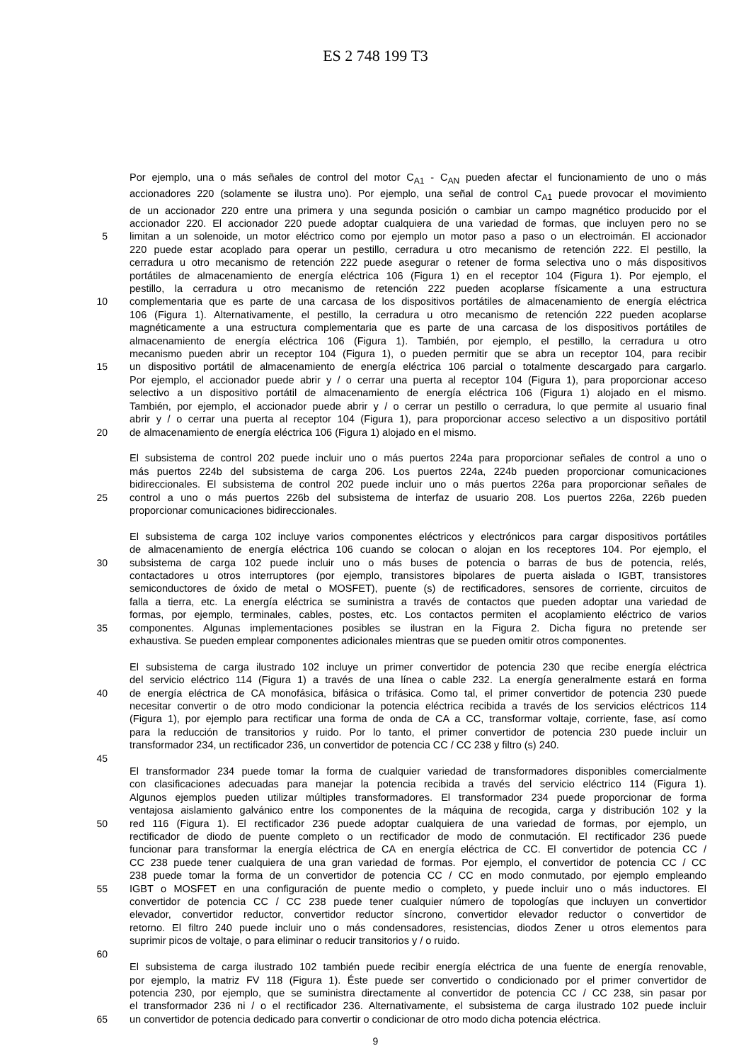ES 2 748 199 T3
Por ejemplo, una o más señales de control del motor C<sub>A1</sub> - C<sub>AN</sub> pueden afectar el funcionamiento de uno o más
accionadores 220 (solamente se ilustra uno). Por ejemplo, una señal de control C<sub>A1</sub> puede provocar el movimiento
de un accionador 220 entre una primera y una segunda posición o cambiar un campo magnético producido por el
accionador 220. El accionador 220 puede adoptar cualquiera de una variedad de formas, que incluyen pero no se
5 limitan a un solenoide, un motor eléctrico como por ejemplo un motor paso a paso o un electroimán. El accionador
220 puede estar acoplado para operar un pestillo, cerradura u otro mecanismo de retención 222. El pestillo, la
cerradura u otro mecanismo de retención 222 puede asegurar o retener de forma selectiva uno o más dispositivos
portátiles de almacenamiento de energía eléctrica 106 (Figura 1) en el receptor 104 (Figura 1). Por ejemplo, el
pestillo, la cerradura u otro mecanismo de retención 222 pueden acoplarse físicamente a una estructura
10 complementaria que es parte de una carcasa de los dispositivos portátiles de almacenamiento de energía eléctrica
106 (Figura 1). Alternativamente, el pestillo, la cerradura u otro mecanismo de retención 222 pueden acoplarse
magnéticamente a una estructura complementaria que es parte de una carcasa de los dispositivos portátiles de
almacenamiento de energía eléctrica 106 (Figura 1). También, por ejemplo, el pestillo, la cerradura u otro
mecanismo pueden abrir un receptor 104 (Figura 1), o pueden permitir que se abra un receptor 104, para recibir
15 un dispositivo portátil de almacenamiento de energía eléctrica 106 parcial o totalmente descargado para cargarlo.
Por ejemplo, el accionador puede abrir y / o cerrar una puerta al receptor 104 (Figura 1), para proporcionar acceso
selectivo a un dispositivo portátil de almacenamiento de energía eléctrica 106 (Figura 1) alojado en el mismo.
También, por ejemplo, el accionador puede abrir y / o cerrar un pestillo o cerradura, lo que permite al usuario final
abrir y / o cerrar una puerta al receptor 104 (Figura 1), para proporcionar acceso selectivo a un dispositivo portátil
20 de almacenamiento de energía eléctrica 106 (Figura 1) alojado en el mismo.
El subsistema de control 202 puede incluir uno o más puertos 224a para proporcionar señales de control a uno o
más puertos 224b del subsistema de carga 206. Los puertos 224a, 224b pueden proporcionar comunicaciones
bidireccionales. El subsistema de control 202 puede incluir uno o más puertos 226a para proporcionar señales de
25 control a uno o más puertos 226b del subsistema de interfaz de usuario 208. Los puertos 226a, 226b pueden
proporcionar comunicaciones bidireccionales.
El subsistema de carga 102 incluye varios componentes eléctricos y electrónicos para cargar dispositivos portátiles
de almacenamiento de energía eléctrica 106 cuando se colocan o alojan en los receptores 104. Por ejemplo, el
30 subsistema de carga 102 puede incluir uno o más buses de potencia o barras de bus de potencia, relés,
contactadores u otros interruptores (por ejemplo, transistores bipolares de puerta aislada o IGBT, transistores
semiconductores de óxido de metal o MOSFET), puente (s) de rectificadores, sensores de corriente, circuitos de
falla a tierra, etc. La energía eléctrica se suministra a través de contactos que pueden adoptar una variedad de
formas, por ejemplo, terminales, cables, postes, etc. Los contactos permiten el acoplamiento eléctrico de varios
35 componentes. Algunas implementaciones posibles se ilustran en la Figura 2. Dicha figura no pretende ser
exhaustiva. Se pueden emplear componentes adicionales mientras que se pueden omitir otros componentes.
El subsistema de carga ilustrado 102 incluye un primer convertidor de potencia 230 que recibe energía eléctrica
del servicio eléctrico 114 (Figura 1) a través de una línea o cable 232. La energía generalmente estará en forma
40 de energía eléctrica de CA monofásica, bifásica o trifásica. Como tal, el primer convertidor de potencia 230 puede
necesitar convertir o de otro modo condicionar la potencia eléctrica recibida a través de los servicios eléctricos 114
(Figura 1), por ejemplo para rectificar una forma de onda de CA a CC, transformar voltaje, corriente, fase, así como
para la reducción de transitorios y ruido. Por lo tanto, el primer convertidor de potencia 230 puede incluir un
transformador 234, un rectificador 236, un convertidor de potencia CC / CC 238 y filtro (s) 240.
45
El transformador 234 puede tomar la forma de cualquier variedad de transformadores disponibles comercialmente
con clasificaciones adecuadas para manejar la potencia recibida a través del servicio eléctrico 114 (Figura 1).
Algunos ejemplos pueden utilizar múltiples transformadores. El transformador 234 puede proporcionar de forma
ventajosa aislamiento galvánico entre los componentes de la máquina de recogida, carga y distribución 102 y la
50 red 116 (Figura 1). El rectificador 236 puede adoptar cualquiera de una variedad de formas, por ejemplo, un
rectificador de diodo de puente completo o un rectificador de modo de conmutación. El rectificador 236 puede
funcionar para transformar la energía eléctrica de CA en energía eléctrica de CC. El convertidor de potencia CC /
CC 238 puede tener cualquiera de una gran variedad de formas. Por ejemplo, el convertidor de potencia CC / CC
238 puede tomar la forma de un convertidor de potencia CC / CC en modo conmutado, por ejemplo empleando
55 IGBT o MOSFET en una configuración de puente medio o completo, y puede incluir uno o más inductores. El
convertidor de potencia CC / CC 238 puede tener cualquier número de topologías que incluyen un convertidor
elevador, convertidor reductor, convertidor reductor síncrono, convertidor elevador reductor o convertidor de
retorno. El filtro 240 puede incluir uno o más condensadores, resistencias, diodos Zener u otros elementos para
suprimir picos de voltaje, o para eliminar o reducir transitorios y / o ruido.
60
El subsistema de carga ilustrado 102 también puede recibir energía eléctrica de una fuente de energía renovable,
por ejemplo, la matriz FV 118 (Figura 1). Éste puede ser convertido o condicionado por el primer convertidor de
potencia 230, por ejemplo, que se suministra directamente al convertidor de potencia CC / CC 238, sin pasar por
el transformador 236 ni / o el rectificador 236. Alternativamente, el subsistema de carga ilustrado 102 puede incluir
65 un convertidor de potencia dedicado para convertir o condicionar de otro modo dicha potencia eléctrica.
9